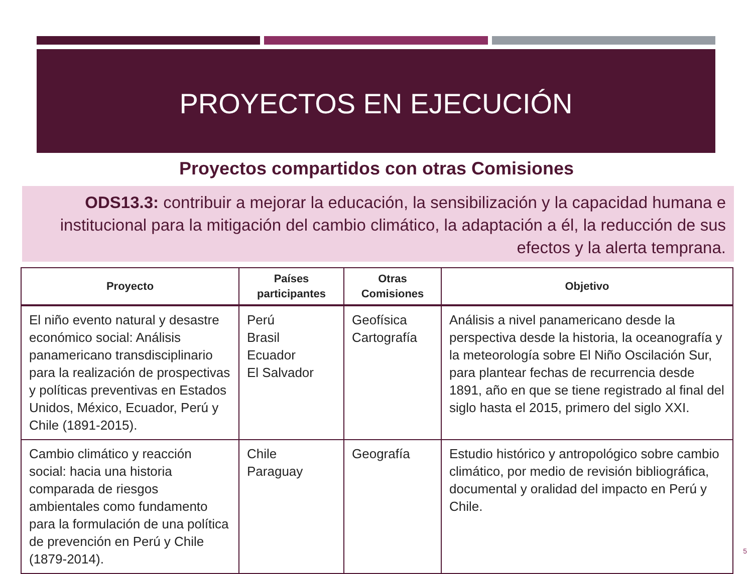PROYECTOS EN EJECUCIÓN
Proyectos compartidos con otras Comisiones
ODS13.3: contribuir a mejorar la educación, la sensibilización y la capacidad humana e institucional para la mitigación del cambio climático, la adaptación a él, la reducción de sus efectos y la alerta temprana.
| Proyecto | Países participantes | Otras Comisiones | Objetivo |
| --- | --- | --- | --- |
| El niño evento natural y desastre económico social: Análisis panamericano transdisciplinario para la realización de prospectivas y políticas preventivas en Estados Unidos, México, Ecuador, Perú y Chile (1891-2015). | Perú Brasil Ecuador El Salvador | Geofísica Cartografía | Análisis a nivel panamericano desde la perspectiva desde la historia, la oceanografía y la meteorología sobre El Niño Oscilación Sur, para plantear fechas de recurrencia desde 1891, año en que se tiene registrado al final del siglo hasta el 2015, primero del siglo XXI. |
| Cambio climático y reacción social: hacia una historia comparada de riesgos ambientales como fundamento para la formulación de una política de prevención en Perú y Chile (1879-2014). | Chile Paraguay | Geografía | Estudio histórico y antropológico sobre cambio climático, por medio de revisión bibliográfica, documental y oralidad del impacto en Perú y Chile. |
5